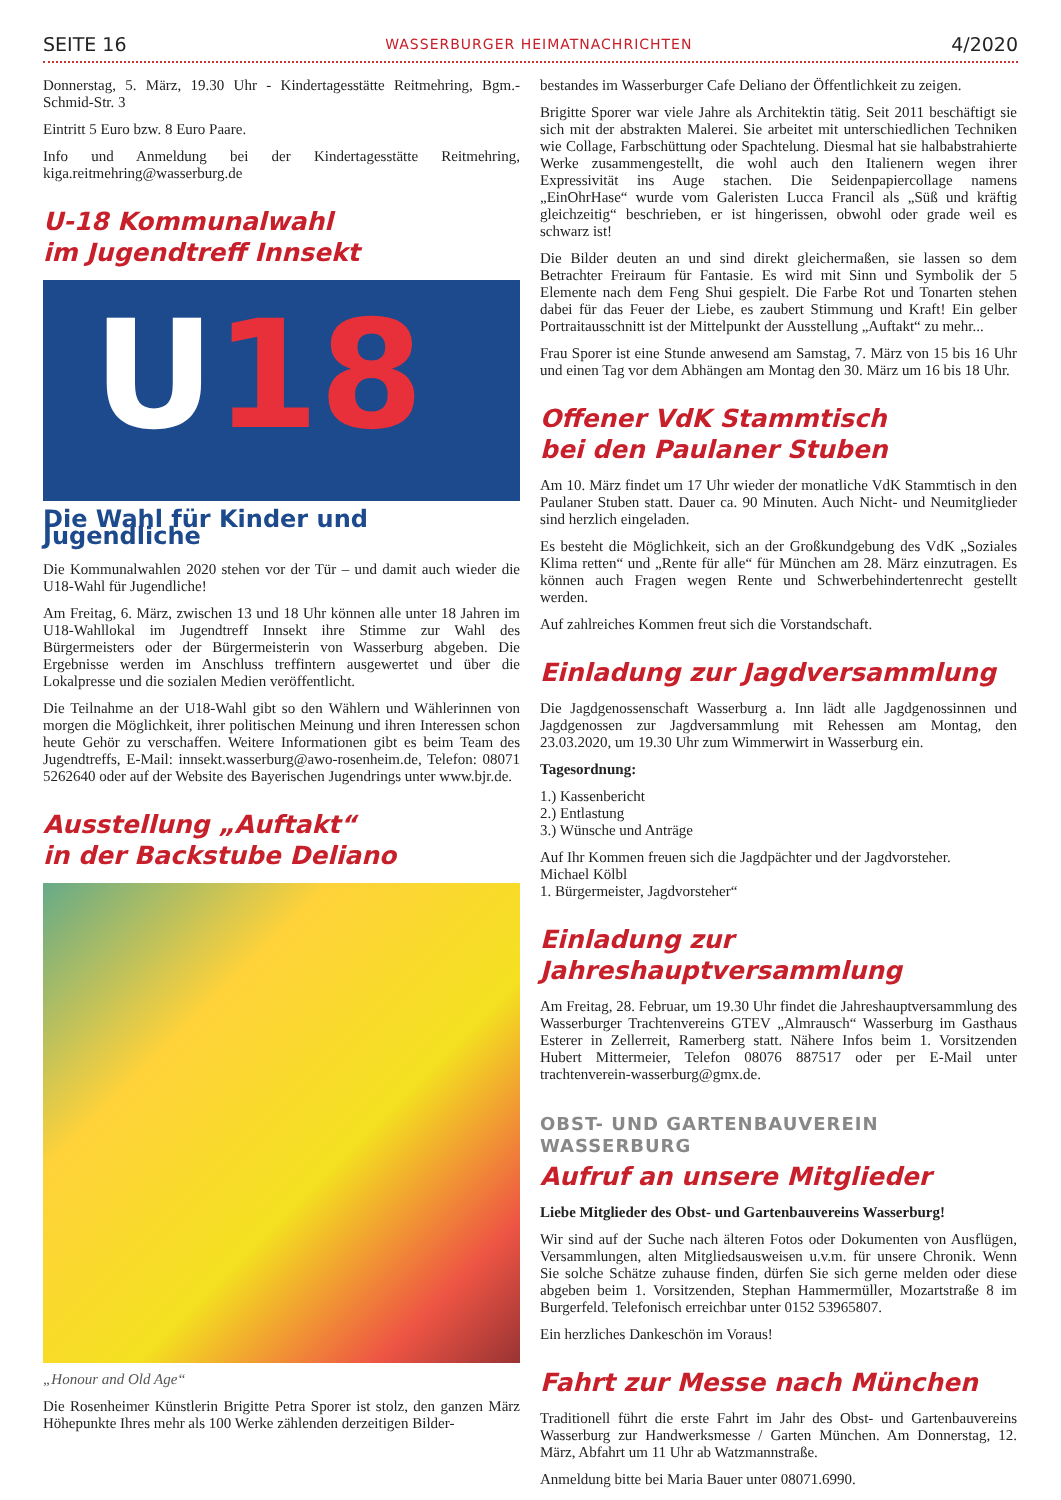SEITE 16 WASSERBURGER HEIMATNACHRICHTEN 4/2020
Donnerstag, 5. März, 19.30 Uhr - Kindertagesstätte Reitmehring, Bgm.-Schmid-Str. 3
Eintritt 5 Euro bzw. 8 Euro Paare.
Info und Anmeldung bei der Kindertagesstätte Reitmehring, kiga.reitmehring@wasserburg.de
U-18 Kommunalwahl
im Jugendtreff Innsekt
U18
Die Wahl für Kinder und Jugendliche
Die Kommunalwahlen 2020 stehen vor der Tür – und damit auch wieder die U18-Wahl für Jugendliche!
Am Freitag, 6. März, zwischen 13 und 18 Uhr können alle unter 18 Jahren im U18-Wahllokal im Jugendtreff Innsekt ihre Stimme zur Wahl des Bürgermeisters oder der Bürgermeisterin von Wasserburg abgeben. Die Ergebnisse werden im Anschluss treffintern ausgewertet und über die Lokalpresse und die sozialen Medien veröffentlicht.
Die Teilnahme an der U18-Wahl gibt so den Wählern und Wählerinnen von morgen die Möglichkeit, ihrer politischen Meinung und ihren Interessen schon heute Gehör zu verschaffen. Weitere Informationen gibt es beim Team des Jugendtreffs, E-Mail: innsekt.wasserburg@awo-rosenheim.de, Telefon: 08071 5262640 oder auf der Website des Bayerischen Jugendrings unter www.bjr.de.
Ausstellung „Auftakt“
in der Backstube Deliano
„Honour and Old Age“
Die Rosenheimer Künstlerin Brigitte Petra Sporer ist stolz, den ganzen März Höhepunkte Ihres mehr als 100 Werke zählenden derzeitigen Bilder-
bestandes im Wasserburger Cafe Deliano der Öffentlichkeit zu zeigen.
Brigitte Sporer war viele Jahre als Architektin tätig. Seit 2011 beschäftigt sie sich mit der abstrakten Malerei. Sie arbeitet mit unterschiedlichen Techniken wie Collage, Farbschüttung oder Spachtelung. Diesmal hat sie halbabstrahierte Werke zusammengestellt, die wohl auch den Italienern wegen ihrer Expressivität ins Auge stachen. Die Seidenpapiercollage namens „EinOhrHase“ wurde vom Galeristen Lucca Francil als „Süß und kräftig gleichzeitig“ beschrieben, er ist hingerissen, obwohl oder grade weil es schwarz ist!
Die Bilder deuten an und sind direkt gleichermaßen, sie lassen so dem Betrachter Freiraum für Fantasie. Es wird mit Sinn und Symbolik der 5 Elemente nach dem Feng Shui gespielt. Die Farbe Rot und Tonarten stehen dabei für das Feuer der Liebe, es zaubert Stimmung und Kraft! Ein gelber Portraitausschnitt ist der Mittelpunkt der Ausstellung „Auftakt“ zu mehr...
Frau Sporer ist eine Stunde anwesend am Samstag, 7. März von 15 bis 16 Uhr und einen Tag vor dem Abhängen am Montag den 30. März um 16 bis 18 Uhr.
Offener VdK Stammtisch
bei den Paulaner Stuben
Am 10. März findet um 17 Uhr wieder der monatliche VdK Stammtisch in den Paulaner Stuben statt. Dauer ca. 90 Minuten. Auch Nicht- und Neumitglieder sind herzlich eingeladen.
Es besteht die Möglichkeit, sich an der Großkundgebung des VdK „Soziales Klima retten“ und „Rente für alle“ für München am 28. März einzutragen. Es können auch Fragen wegen Rente und Schwerbehindertenrecht gestellt werden.
Auf zahlreiches Kommen freut sich die Vorstandschaft.
Einladung zur Jagdversammlung
Die Jagdgenossenschaft Wasserburg a. Inn lädt alle Jagdgenossinnen und Jagdgenossen zur Jagdversammlung mit Rehessen am Montag, den 23.03.2020, um 19.30 Uhr zum Wimmerwirt in Wasserburg ein.
Tagesordnung:
1.) Kassenbericht
2.) Entlastung
3.) Wünsche und Anträge
Auf Ihr Kommen freuen sich die Jagdpächter und der Jagdvorsteher.
Michael Kölbl
1. Bürgermeister, Jagdvorsteher“
Einladung zur Jahreshauptversammlung
Am Freitag, 28. Februar, um 19.30 Uhr findet die Jahreshauptversammlung des Wasserburger Trachtenvereins GTEV „Almrausch“ Wasserburg im Gasthaus Esterer in Zellerreit, Ramerberg statt. Nähere Infos beim 1. Vorsitzenden Hubert Mittermeier, Telefon 08076 887517 oder per E-Mail unter trachtenverein-wasserburg@gmx.de.
OBST- UND GARTENBAUVEREIN
WASSERBURG
Aufruf an unsere Mitglieder
Liebe Mitglieder des Obst- und Gartenbauvereins Wasserburg!
Wir sind auf der Suche nach älteren Fotos oder Dokumenten von Ausflügen, Versammlungen, alten Mitgliedsausweisen u.v.m. für unsere Chronik. Wenn Sie solche Schätze zuhause finden, dürfen Sie sich gerne melden oder diese abgeben beim 1. Vorsitzenden, Stephan Hammermüller, Mozartstraße 8 im Burgerfeld. Telefonisch erreichbar unter 0152 53965807.
Ein herzliches Dankeschön im Voraus!
Fahrt zur Messe nach München
Traditionell führt die erste Fahrt im Jahr des Obst- und Gartenbauvereins Wasserburg zur Handwerksmesse / Garten München. Am Donnerstag, 12. März, Abfahrt um 11 Uhr ab Watzmannstraße.
Anmeldung bitte bei Maria Bauer unter 08071.6990.